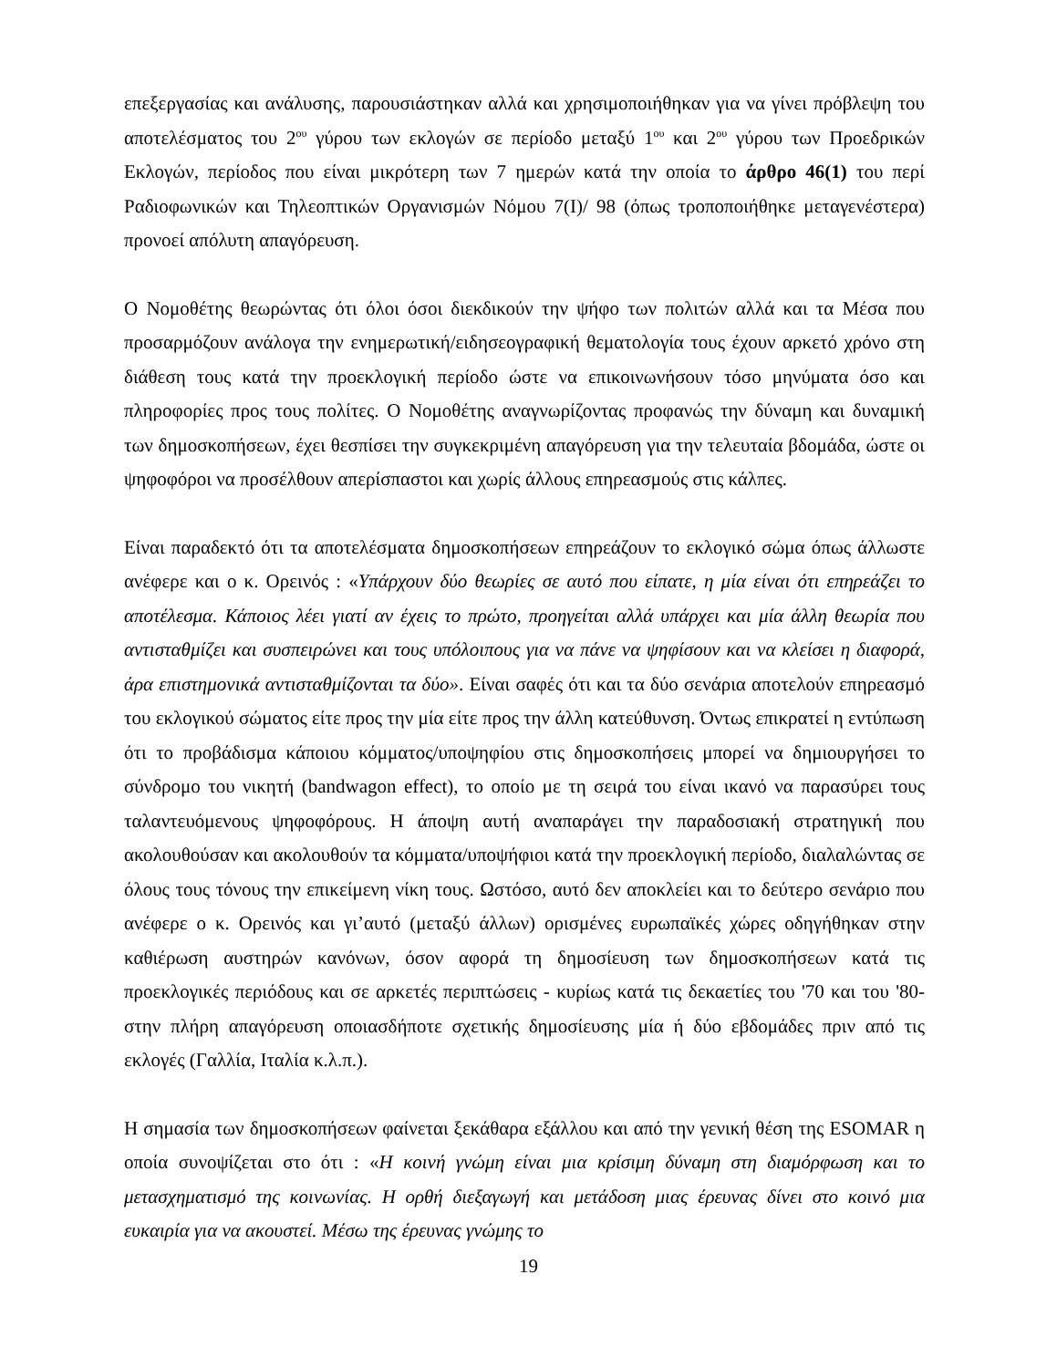επεξεργασίας και ανάλυσης, παρουσιάστηκαν αλλά και χρησιμοποιήθηκαν για να γίνει πρόβλεψη του αποτελέσματος του 2<sup>ου</sup> γύρου των εκλογών σε περίοδο μεταξύ 1<sup>ου</sup> και 2<sup>ου</sup> γύρου των Προεδρικών Εκλογών, περίοδος που είναι μικρότερη των 7 ημερών κατά την οποία το άρθρο 46(1) του περί Ραδιοφωνικών και Τηλεοπτικών Οργανισμών Νόμου 7(Ι)/ 98 (όπως τροποποιήθηκε μεταγενέστερα) προνοεί απόλυτη απαγόρευση.
Ο Νομοθέτης θεωρώντας ότι όλοι όσοι διεκδικούν την ψήφο των πολιτών αλλά και τα Μέσα που προσαρμόζουν ανάλογα την ενημερωτική/ειδησεογραφική θεματολογία τους έχουν αρκετό χρόνο στη διάθεση τους κατά την προεκλογική περίοδο ώστε να επικοινωνήσουν τόσο μηνύματα όσο και πληροφορίες προς τους πολίτες. Ο Νομοθέτης αναγνωρίζοντας προφανώς την δύναμη και δυναμική των δημοσκοπήσεων, έχει θεσπίσει την συγκεκριμένη απαγόρευση για την τελευταία βδομάδα, ώστε οι ψηφοφόροι να προσέλθουν απερίσπαστοι και χωρίς άλλους επηρεασμούς στις κάλπες.
Είναι παραδεκτό ότι τα αποτελέσματα δημοσκοπήσεων επηρεάζουν το εκλογικό σώμα όπως άλλωστε ανέφερε και ο κ. Ορεινός : «Υπάρχουν δύο θεωρίες σε αυτό που είπατε, η μία είναι ότι επηρεάζει το αποτέλεσμα. Κάποιος λέει γιατί αν έχεις το πρώτο, προηγείται αλλά υπάρχει και μία άλλη θεωρία που αντισταθμίζει και συσπειρώνει και τους υπόλοιπους για να πάνε να ψηφίσουν και να κλείσει η διαφορά, άρα επιστημονικά αντισταθμίζονται τα δύο». Είναι σαφές ότι και τα δύο σενάρια αποτελούν επηρεασμό του εκλογικού σώματος είτε προς την μία είτε προς την άλλη κατεύθυνση. Όντως επικρατεί η εντύπωση ότι το προβάδισμα κάποιου κόμματος/υποψηφίου στις δημοσκοπήσεις μπορεί να δημιουργήσει το σύνδρομο του νικητή (bandwagon effect), το οποίο με τη σειρά του είναι ικανό να παρασύρει τους ταλαντευόμενους ψηφοφόρους. Η άποψη αυτή αναπαράγει την παραδοσιακή στρατηγική που ακολουθούσαν και ακολουθούν τα κόμματα/υποψήφιοι κατά την προεκλογική περίοδο, διαλαλώντας σε όλους τους τόνους την επικείμενη νίκη τους. Ωστόσο, αυτό δεν αποκλείει και το δεύτερο σενάριο που ανέφερε ο κ. Ορεινός και γι’αυτό (μεταξύ άλλων) ορισμένες ευρωπαϊκές χώρες οδηγήθηκαν στην καθιέρωση αυστηρών κανόνων, όσον αφορά τη δημοσίευση των δημοσκοπήσεων κατά τις προεκλογικές περιόδους και σε αρκετές περιπτώσεις - κυρίως κατά τις δεκαετίες του '70 και του '80- στην πλήρη απαγόρευση οποιασδήποτε σχετικής δημοσίευσης μία ή δύο εβδομάδες πριν από τις εκλογές (Γαλλία, Ιταλία κ.λ.π.).
Η σημασία των δημοσκοπήσεων φαίνεται ξεκάθαρα εξάλλου και από την γενική θέση της ESOMAR η οποία συνοψίζεται στο ότι : «Η κοινή γνώμη είναι μια κρίσιμη δύναμη στη διαμόρφωση και το μετασχηματισμό της κοινωνίας. Η ορθή διεξαγωγή και μετάδοση μιας έρευνας δίνει στο κοινό μια ευκαιρία για να ακουστεί. Μέσω της έρευνας γνώμης το
19